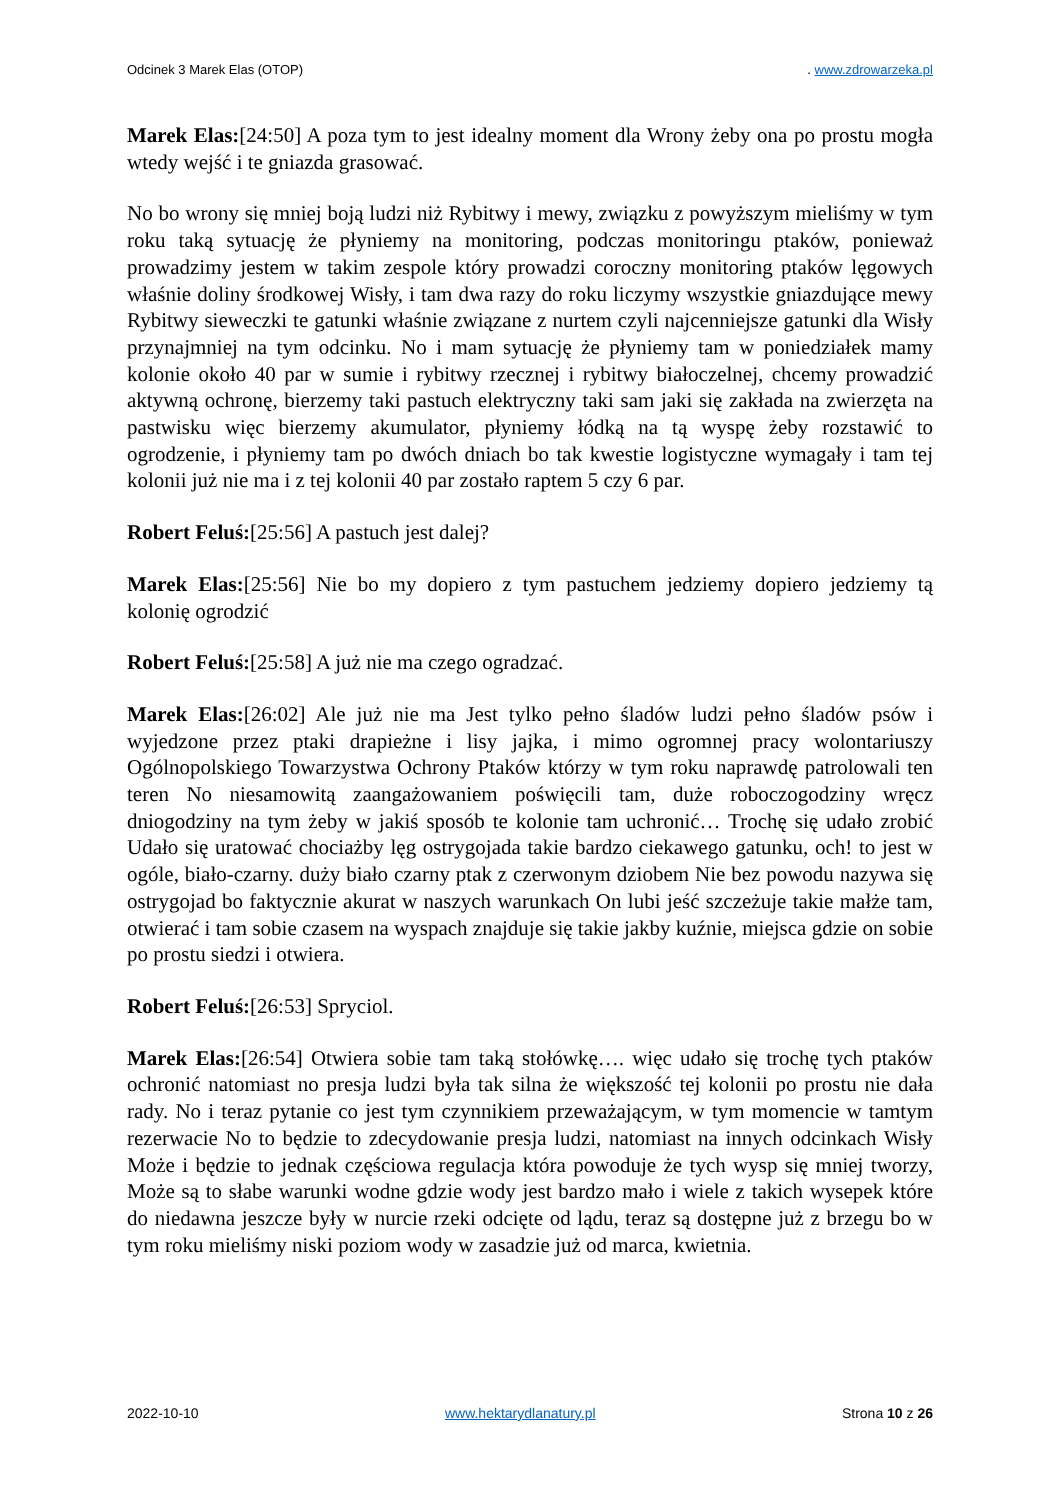Odcinek 3 Marek Elas (OTOP). www.zdrowarzeka.pl
Marek Elas:[24:50] A poza tym to jest idealny moment dla Wrony żeby ona po prostu mogła wtedy wejść i te gniazda grasować.
No bo wrony się mniej boją ludzi niż Rybitwy i mewy, związku z powyższym mieliśmy w tym roku taką sytuację że płyniemy na monitoring, podczas monitoringu ptaków, ponieważ prowadzimy jestem w takim zespole który prowadzi coroczny monitoring ptaków lęgowych właśnie doliny środkowej Wisły, i tam dwa razy do roku liczymy wszystkie gniazdujące mewy Rybitwy sieweczki te gatunki właśnie związane z nurtem czyli najcenniejsze gatunki dla Wisły przynajmniej na tym odcinku. No i mam sytuację że płyniemy tam w poniedziałek mamy kolonie około 40 par w sumie i rybitwy rzecznej i rybitwy białoczelnej, chcemy prowadzić aktywną ochronę, bierzemy taki pastuch elektryczny taki sam jaki się zakłada na zwierzęta na pastwisku więc bierzemy akumulator, płyniemy łódką na tą wyspę żeby rozstawić to ogrodzenie, i płyniemy tam po dwóch dniach bo tak kwestie logistyczne wymagały i tam tej kolonii już nie ma i z tej kolonii 40 par zostało raptem 5 czy 6 par.
Robert Feluś:[25:56] A pastuch jest dalej?
Marek Elas:[25:56] Nie bo my dopiero z tym pastuchem jedziemy dopiero jedziemy tą kolonię ogrodzić
Robert Feluś:[25:58] A już nie ma czego ogradzać.
Marek Elas:[26:02] Ale już nie ma Jest tylko pełno śladów ludzi pełno śladów psów i wyjedzone przez ptaki drapieżne i lisy jajka, i mimo ogromnej pracy wolontariuszy Ogólnopolskiego Towarzystwa Ochrony Ptaków którzy w tym roku naprawdę patrolowali ten teren No niesamowitą zaangażowaniem poświęcili tam, duże roboczogodziny wręcz dniogodziny na tym żeby w jakiś sposób te kolonie tam uchronić… Trochę się udało zrobić Udało się uratować chociażby lęg ostrygojada takie bardzo ciekawego gatunku, och! to jest w ogóle, biało-czarny. duży biało czarny ptak z czerwonym dziobem Nie bez powodu nazywa się ostrygojad bo faktycznie akurat w naszych warunkach On lubi jeść szczeżuje takie małże tam, otwierać i tam sobie czasem na wyspach znajduje się takie jakby kuźnie, miejsca gdzie on sobie po prostu siedzi i otwiera.
Robert Feluś:[26:53] Spryciol.
Marek Elas:[26:54] Otwiera sobie tam taką stołówkę…. więc udało się trochę tych ptaków ochronić natomiast no presja ludzi była tak silna że większość tej kolonii po prostu nie dała rady. No i teraz pytanie co jest tym czynnikiem przeważającym, w tym momencie w tamtym rezerwacie No to będzie to zdecydowanie presja ludzi, natomiast na innych odcinkach Wisły Może i będzie to jednak częściowa regulacja która powoduje że tych wysp się mniej tworzy, Może są to słabe warunki wodne gdzie wody jest bardzo mało i wiele z takich wysepek które do niedawna jeszcze były w nurcie rzeki odcięte od lądu, teraz są dostępne już z brzegu bo w tym roku mieliśmy niski poziom wody w zasadzie już od marca, kwietnia.
2022-10-10 www.hektarydlanatury.pl Strona 10 z 26